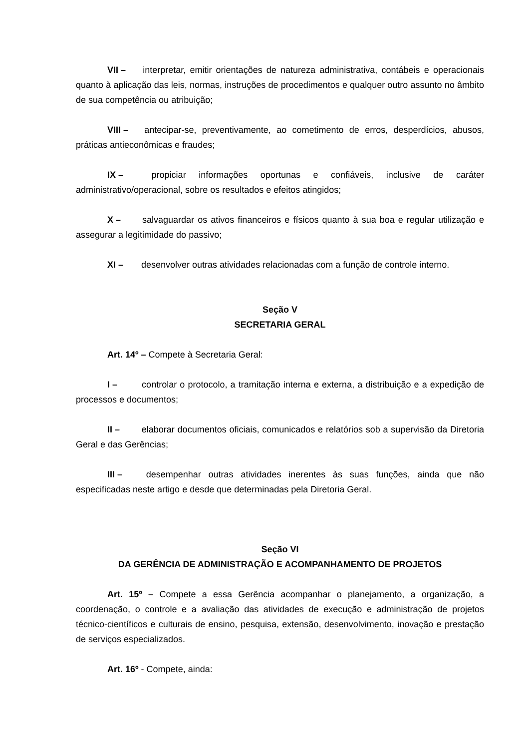VII – interpretar, emitir orientações de natureza administrativa, contábeis e operacionais quanto à aplicação das leis, normas, instruções de procedimentos e qualquer outro assunto no âmbito de sua competência ou atribuição;
VIII – antecipar-se, preventivamente, ao cometimento de erros, desperdícios, abusos, práticas antieconômicas e fraudes;
IX – propiciar informações oportunas e confiáveis, inclusive de caráter administrativo/operacional, sobre os resultados e efeitos atingidos;
X – salvaguardar os ativos financeiros e físicos quanto à sua boa e regular utilização e assegurar a legitimidade do passivo;
XI – desenvolver outras atividades relacionadas com a função de controle interno.
Seção V
SECRETARIA GERAL
Art. 14º – Compete à Secretaria Geral:
I – controlar o protocolo, a tramitação interna e externa, a distribuição e a expedição de processos e documentos;
II – elaborar documentos oficiais, comunicados e relatórios sob a supervisão da Diretoria Geral e das Gerências;
III – desempenhar outras atividades inerentes às suas funções, ainda que não especificadas neste artigo e desde que determinadas pela Diretoria Geral.
Seção VI
DA GERÊNCIA DE ADMINISTRAÇÃO E ACOMPANHAMENTO DE PROJETOS
Art. 15º – Compete a essa Gerência acompanhar o planejamento, a organização, a coordenação, o controle e a avaliação das atividades de execução e administração de projetos técnico-científicos e culturais de ensino, pesquisa, extensão, desenvolvimento, inovação e prestação de serviços especializados.
Art. 16º - Compete, ainda: